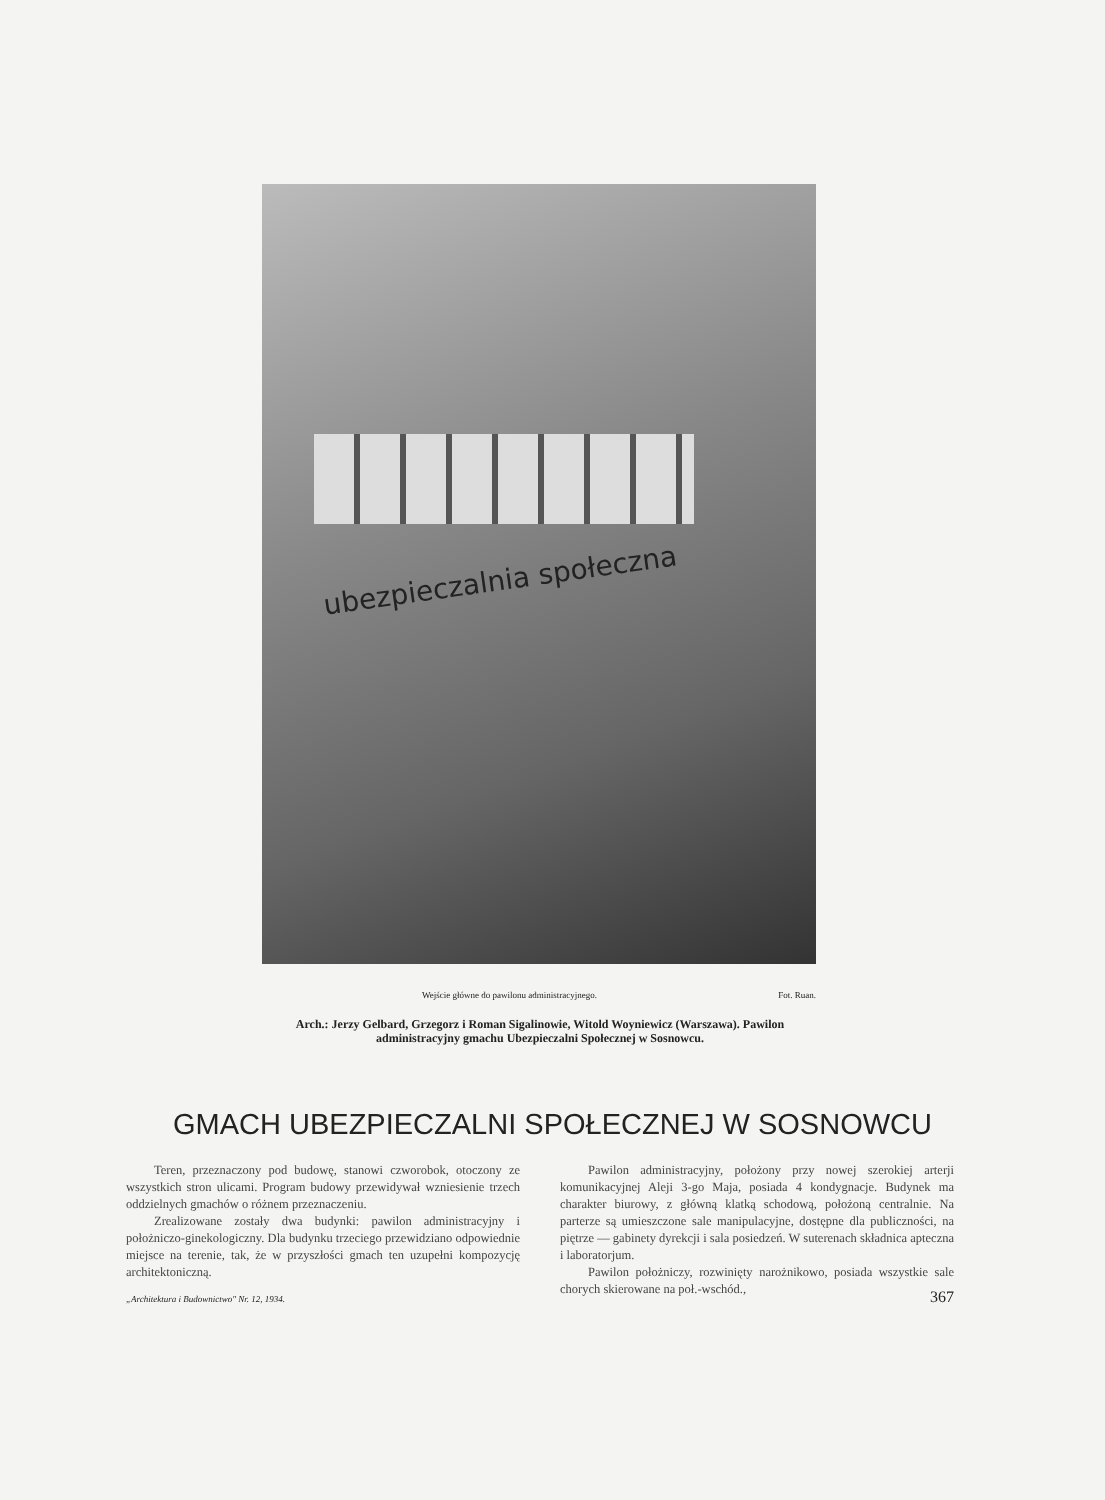ubezpieczalnia społeczna
Wejście główne do pawilonu administracyjnego. Fot. Ruan.
Arch.: Jerzy Gelbard, Grzegorz i Roman Sigalinowie, Witold Woyniewicz (Warszawa). Pawilon administracyjny gmachu Ubezpieczalni Społecznej w Sosnowcu.
GMACH UBEZPIECZALNI SPOŁECZNEJ W SOSNOWCU
Teren, przeznaczony pod budowę, stanowi czworobok, otoczony ze wszystkich stron ulicami. Program budowy przewidywał wzniesienie trzech oddzielnych gmachów o różnem przeznaczeniu.
Zrealizowane zostały dwa budynki: pawilon administracyjny i położniczo-ginekologiczny. Dla budynku trzeciego przewidziano odpowiednie miejsce na terenie, tak, że w przyszłości gmach ten uzupełni kompozycję architektoniczną.
Pawilon administracyjny, położony przy nowej szerokiej arterji komunikacyjnej Aleji 3-go Maja, posiada 4 kondygnacje. Budynek ma charakter biurowy, z główną klatką schodową, położoną centralnie. Na parterze są umieszczone sale manipulacyjne, dostępne dla publiczności, na piętrze — gabinety dyrekcji i sala posiedzeń. W suterenach składnica apteczna i laboratorjum.
Pawilon położniczy, rozwinięty narożnikowo, posiada wszystkie sale chorych skierowane na poł.-wschód.,
„Architektura i Budownictwo" Nr. 12, 1934. 367